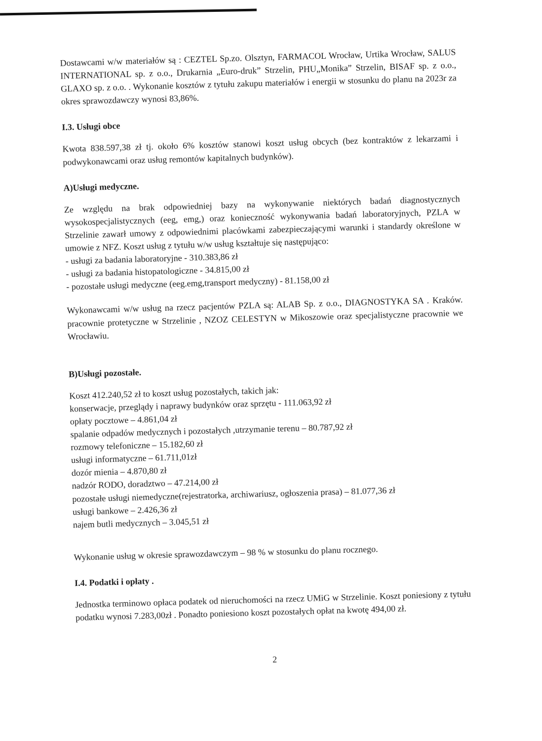Dostawcami w/w materiałów są : CEZTEL Sp.zo. Olsztyn, FARMACOL Wrocław, Urtika Wrocław, SALUS INTERNATIONAL sp. z o.o., Drukarnia „Euro-druk” Strzelin, PHU„Monika” Strzelin, BISAF sp. z o.o., GLAXO sp. z o.o. . Wykonanie kosztów z tytułu zakupu materiałów i energii w stosunku do planu na 2023r za okres sprawozdawczy wynosi 83,86%.
I.3. Usługi obce
Kwota 838.597,38 zł tj. około 6% kosztów stanowi koszt usług obcych (bez kontraktów z lekarzami i podwykonawcami oraz usług remontów kapitalnych budynków).
A)Usługi medyczne.
Ze względu na brak odpowiedniej bazy na wykonywanie niektórych badań diagnostycznych wysokospecjalistycznych (eeg, emg,) oraz konieczność wykonywania badań laboratoryjnych, PZLA w Strzelinie zawarł umowy z odpowiednimi placówkami zabezpieczającymi warunki i standardy określone w umowie z NFZ. Koszt usług z tytułu w/w usług kształtuje się następująco:
- usługi za badania laboratoryjne - 310.383,86 zł
- usługi za badania histopatologiczne - 34.815,00 zł
- pozostałe usługi medyczne (eeg.emg,transport medyczny) - 81.158,00 zł
Wykonawcami w/w usług na rzecz pacjentów PZLA są: ALAB Sp. z o.o., DIAGNOSTYKA SA . Kraków. pracownie protetyczne w Strzelinie , NZOZ CELESTYN w Mikoszowie oraz specjalistyczne pracownie we Wrocławiu.
B)Usługi pozostałe.
Koszt 412.240,52 zł to koszt usług pozostałych, takich jak:
konserwacje, przeglądy i naprawy budynków oraz sprzętu - 111.063,92 zł
opłaty pocztowe – 4.861,04 zł
spalanie odpadów medycznych i pozostałych ,utrzymanie terenu – 80.787,92 zł
rozmowy telefoniczne – 15.182,60 zł
usługi informatyczne – 61.711,01zł
dozór mienia – 4.870,80 zł
nadzór RODO, doradztwo – 47.214,00 zł
pozostałe usługi niemedyczne(rejestratorka, archiwariusz, ogłoszenia prasa) – 81.077,36 zł
usługi bankowe – 2.426,36 zł
najem butli medycznych – 3.045,51 zł
Wykonanie usług w okresie sprawozdawczym – 98 % w stosunku do planu rocznego.
I.4. Podatki i opłaty .
Jednostka terminowo opłaca podatek od nieruchomości na rzecz UMiG w Strzelinie. Koszt poniesiony z tytułu podatku wynosi 7.283,00zł . Ponadto poniesiono koszt pozostałych opłat na kwotę 494,00 zł.
2